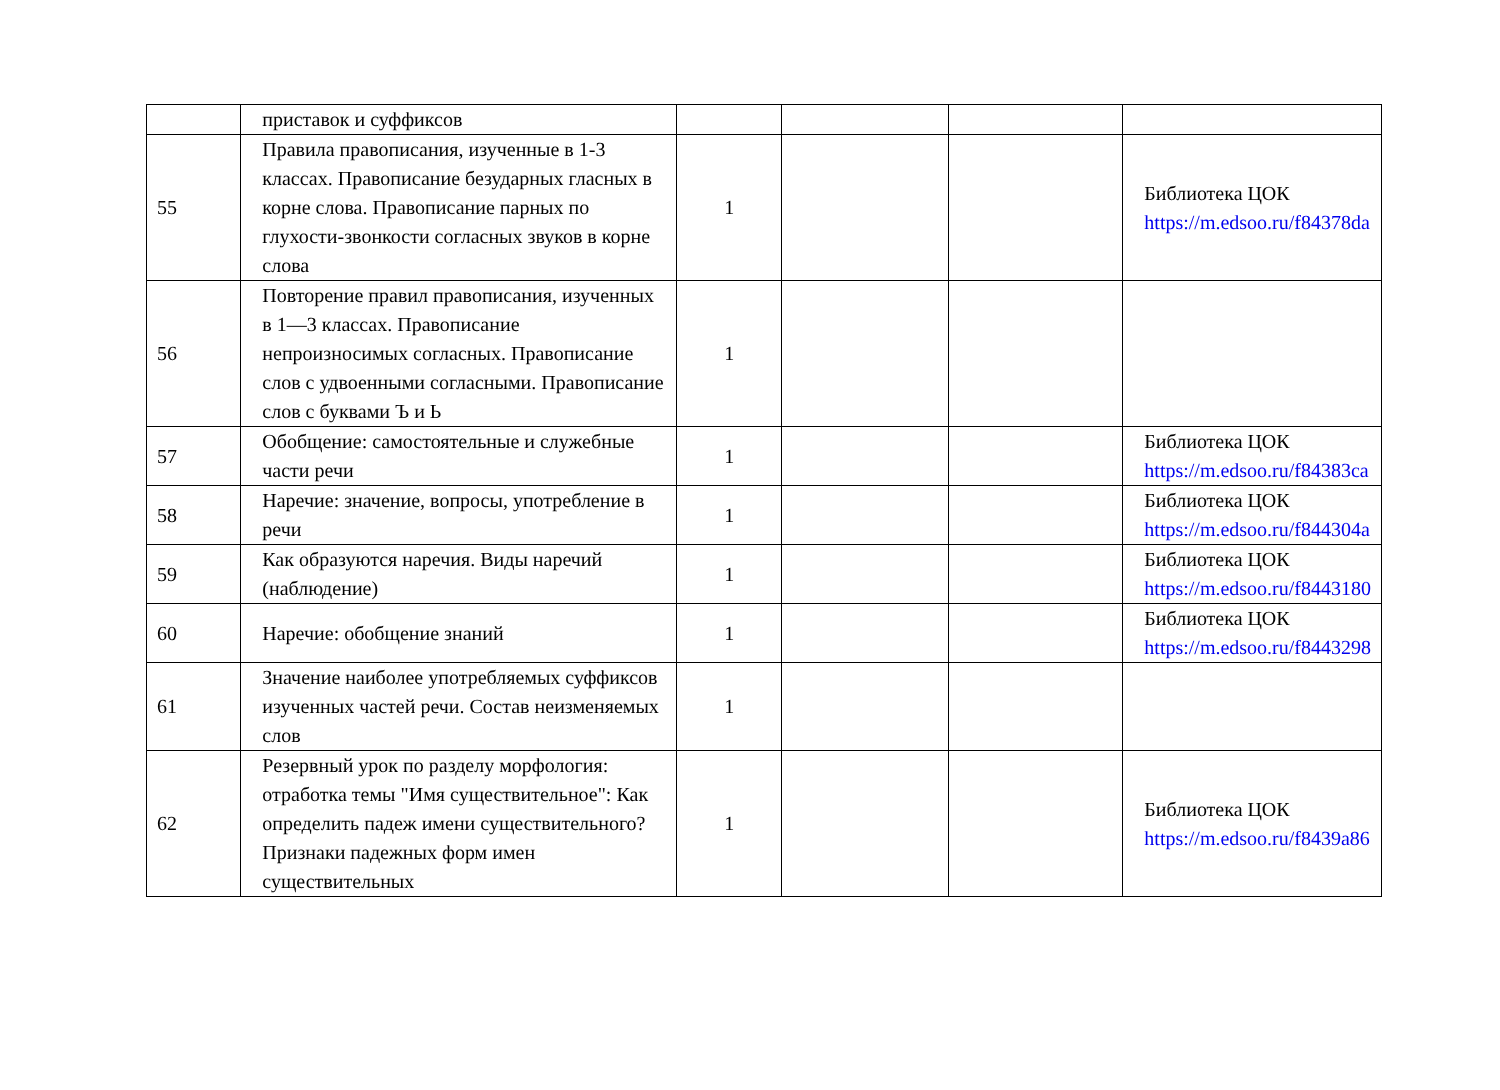| | приставок и суффиксов | | | | |
| 55 | Правила правописания, изученные в 1-3 классах. Правописание безударных гласных в корне слова. Правописание парных по глухости-звонкости согласных звуков в корне слова | 1 | | | Библиотека ЦОК https://m.edsoo.ru/f84378da |
| 56 | Повторение правил правописания, изученных в 1—3 классах. Правописание непроизносимых согласных. Правописание слов с удвоенными согласными. Правописание слов с буквами Ъ и Ь | 1 | | | |
| 57 | Обобщение: самостоятельные и служебные части речи | 1 | | | Библиотека ЦОК https://m.edsoo.ru/f84383ca |
| 58 | Наречие: значение, вопросы, употребление в речи | 1 | | | Библиотека ЦОК https://m.edsoo.ru/f844304a |
| 59 | Как образуются наречия. Виды наречий (наблюдение) | 1 | | | Библиотека ЦОК https://m.edsoo.ru/f8443180 |
| 60 | Наречие: обобщение знаний | 1 | | | Библиотека ЦОК https://m.edsoo.ru/f8443298 |
| 61 | Значение наиболее употребляемых суффиксов изученных частей речи. Состав неизменяемых слов | 1 | | | |
| 62 | Резервный урок по разделу морфология: отработка темы "Имя существительное": Как определить падеж имени существительного? Признаки падежных форм имен существительных | 1 | | | Библиотека ЦОК https://m.edsoo.ru/f8439a86 |